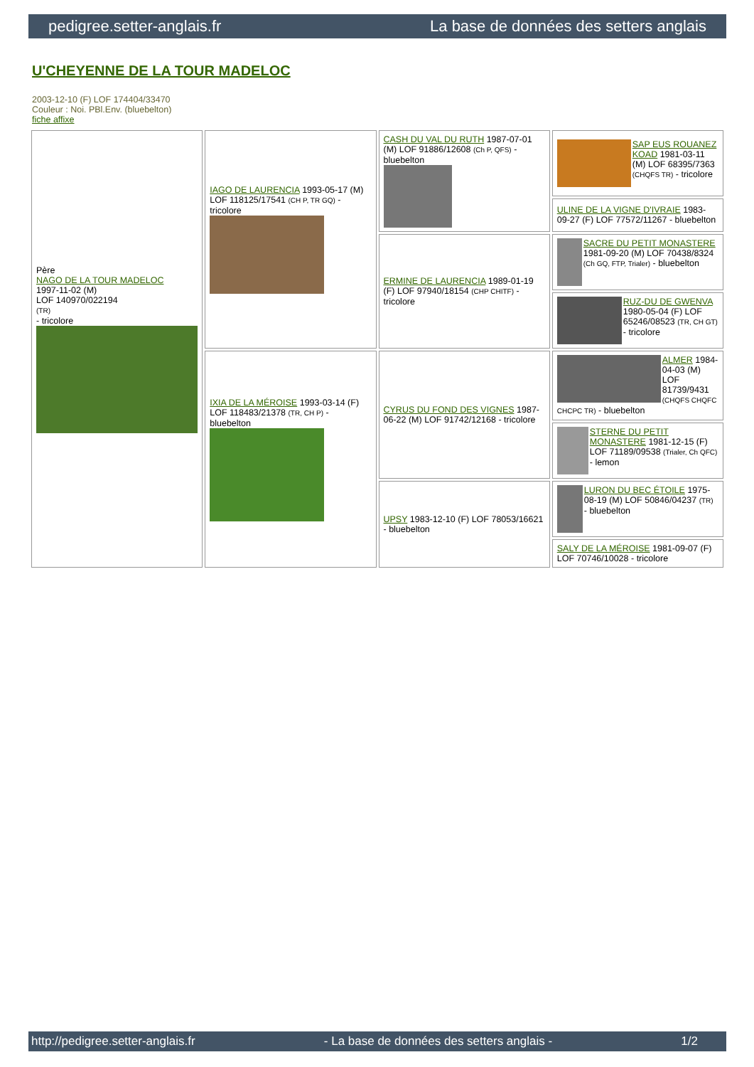pedigree.setter-anglais.fr La base de données des setters anglais
U'CHEYENNE DE LA TOUR MADELOC
2003-12-10 (F) LOF 174404/33470
Couleur : Noi. PBl.Env. (bluebelton)
fiche affixe
| Père NAGO DE LA TOUR MADELOC 1997-11-02 (M) LOF 140970/022194 (TR) - tricolore | IAGO DE LAURENCIA 1993-05-17 (M) LOF 118125/17541 (CH P, TR GQ) - tricolore | CASH DU VAL DU RUTH 1987-07-01 (M) LOF 91886/12608 (Ch P, QFS) - bluebelton | SAP EUS ROUANEZ KOAD 1981-03-11 (M) LOF 68395/7363 (CHQFS TR) - tricolore |
| | | | ULINE DE LA VIGNE D'IVRAIE 1983-09-27 (F) LOF 77572/11267 - bluebelton |
| | | ERMINE DE LAURENCIA 1989-01-19 (F) LOF 97940/18154 (CHP CHITF) - tricolore | SACRE DU PETIT MONASTERE 1981-09-20 (M) LOF 70438/8324 (Ch GQ, FTP, Trialer) - bluebelton |
| | | | RUZ-DU DE GWENVA 1980-05-04 (F) LOF 65246/08523 (TR, CH GT) - tricolore |
| | IXIA DE LA MÉROISE 1993-03-14 (F) LOF 118483/21378 (TR, CH P) - bluebelton | CYRUS DU FOND DES VIGNES 1987-06-22 (M) LOF 91742/12168 - tricolore | ALMER 1984-04-03 (M) LOF 81739/9431 (CHQFS CHQFC CHCPC TR) - bluebelton |
| | | | STERNE DU PETIT MONASTERE 1981-12-15 (F) LOF 71189/09538 (Trialer, Ch QFC) - lemon |
| | | UPSY 1983-12-10 (F) LOF 78053/16621 - bluebelton | LURON DU BEC ÉTOILE 1975-08-19 (M) LOF 50846/04237 (TR) - bluebelton |
| | | | SALY DE LA MÉROISE 1981-09-07 (F) LOF 70746/10028 - tricolore |
http://pedigree.setter-anglais.fr - La base de données des setters anglais - 1/2